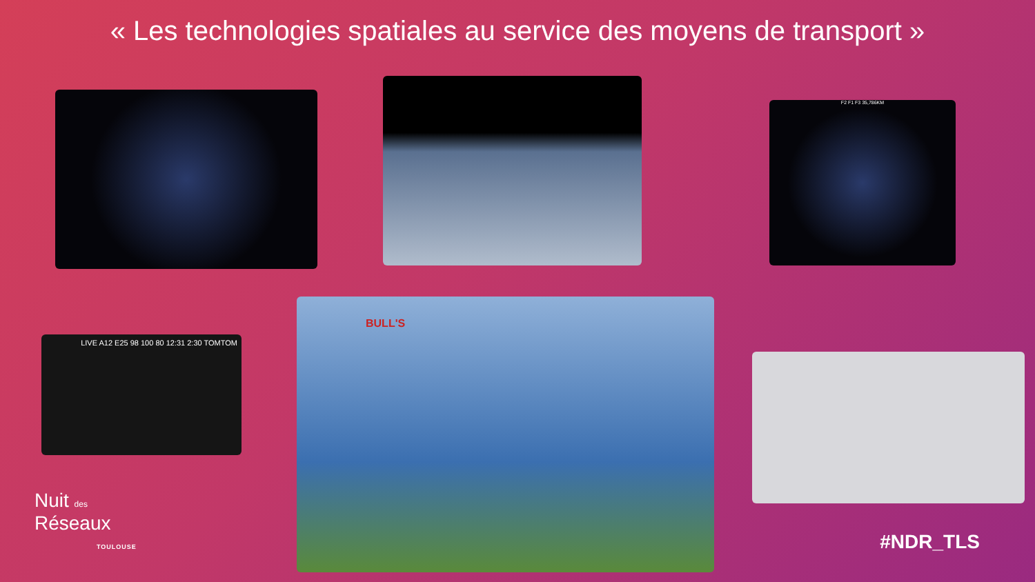« Les technologies spatiales au service des moyens de transport »
F2 F1 F3 35,786KM
LIVE A12 E25 98 100 80 12:31 2:30 TOMTOM
BULL'S
Nuit des
Réseaux
TOULOUSE
#NDR_TLS